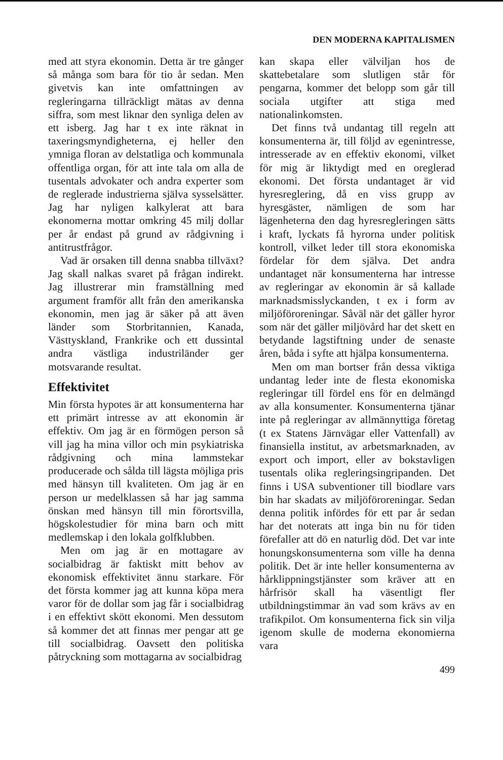DEN MODERNA KAPITALISMEN
med att styra ekonomin. Detta är tre gånger så många som bara för tio år sedan. Men givetvis kan inte omfattningen av regleringarna tillräckligt mätas av denna siffra, som mest liknar den synliga delen av ett isberg. Jag har t ex inte räknat in taxeringsmyndigheterna, ej heller den ymniga floran av delstatliga och kommunala offentliga organ, för att inte tala om alla de tusentals advokater och andra experter som de reglerade industrierna själva sysselsätter. Jag har nyligen kalkylerat att bara ekonomerna mottar omkring 45 milj dollar per år endast på grund av rådgivning i antitrustfrågor.
Vad är orsaken till denna snabba tillväxt? Jag skall nalkas svaret på frågan indirekt. Jag illustrerar min framställning med argument framför allt från den amerikanska ekonomin, men jag är säker på att även länder som Storbritannien, Kanada, Västtyskland, Frankrike och ett dussintal andra västliga industriländer ger motsvarande resultat.
Effektivitet
Min första hypotes är att konsumenterna har ett primärt intresse av att ekonomin är effektiv. Om jag är en förmögen person så vill jag ha mina villor och min psykiatriska rådgivning och mina lammstekar producerade och sålda till lägsta möjliga pris med hänsyn till kvaliteten. Om jag är en person ur medelklassen så har jag samma önskan med hänsyn till min förortsvilla, högskolestudier för mina barn och mitt medlemskap i den lokala golfklubben.
Men om jag är en mottagare av socialbidrag är faktiskt mitt behov av ekonomisk effektivitet ännu starkare. För det första kommer jag att kunna köpa mera varor för de dollar som jag får i socialbidrag i en effektivt skött ekonomi. Men dessutom så kommer det att finnas mer pengar att ge till socialbidrag. Oavsett den politiska påtryckning som mottagarna av socialbidrag
kan skapa eller välviljan hos de skattebetalare som slutligen står för pengarna, kommer det belopp som går till sociala utgifter att stiga med nationalinkomsten.
Det finns två undantag till regeln att konsumenterna är, till följd av egenintresse, intresserade av en effektiv ekonomi, vilket för mig är liktydigt med en oreglerad ekonomi. Det första undantaget är vid hyresreglering, då en viss grupp av hyresgäster, nämligen de som har lägenheterna den dag hyresregleringen sätts i kraft, lyckats få hyrorna under politisk kontroll, vilket leder till stora ekonomiska fördelar för dem själva. Det andra undantaget när konsumenterna har intresse av regleringar av ekonomin är så kallade marknadsmisslyckanden, t ex i form av miljöföroreningar. Såväl när det gäller hyror som när det gäller miljövård har det skett en betydande lagstiftning under de senaste åren, båda i syfte att hjälpa konsumenterna.
Men om man bortser från dessa viktiga undantag leder inte de flesta ekonomiska regleringar till fördel ens för en delmängd av alla konsumenter. Konsumenterna tjänar inte på regleringar av allmännyttiga företag (t ex Statens Järnvägar eller Vattenfall) av finansiella institut, av arbetsmarknaden, av export och import, eller av bokstavligen tusentals olika regleringsingripanden. Det finns i USA subventioner till biodlare vars bin har skadats av miljöföroreningar. Sedan denna politik infördes för ett par år sedan har det noterats att inga bin nu för tiden förefaller att dö en naturlig död. Det var inte honungskonsumenterna som ville ha denna politik. Det är inte heller konsumenterna av hårklippningstjänster som kräver att en hårfrisör skall ha väsentligt fler utbildningstimmar än vad som krävs av en trafikpilot. Om konsumenterna fick sin vilja igenom skulle de moderna ekonomierna vara
499